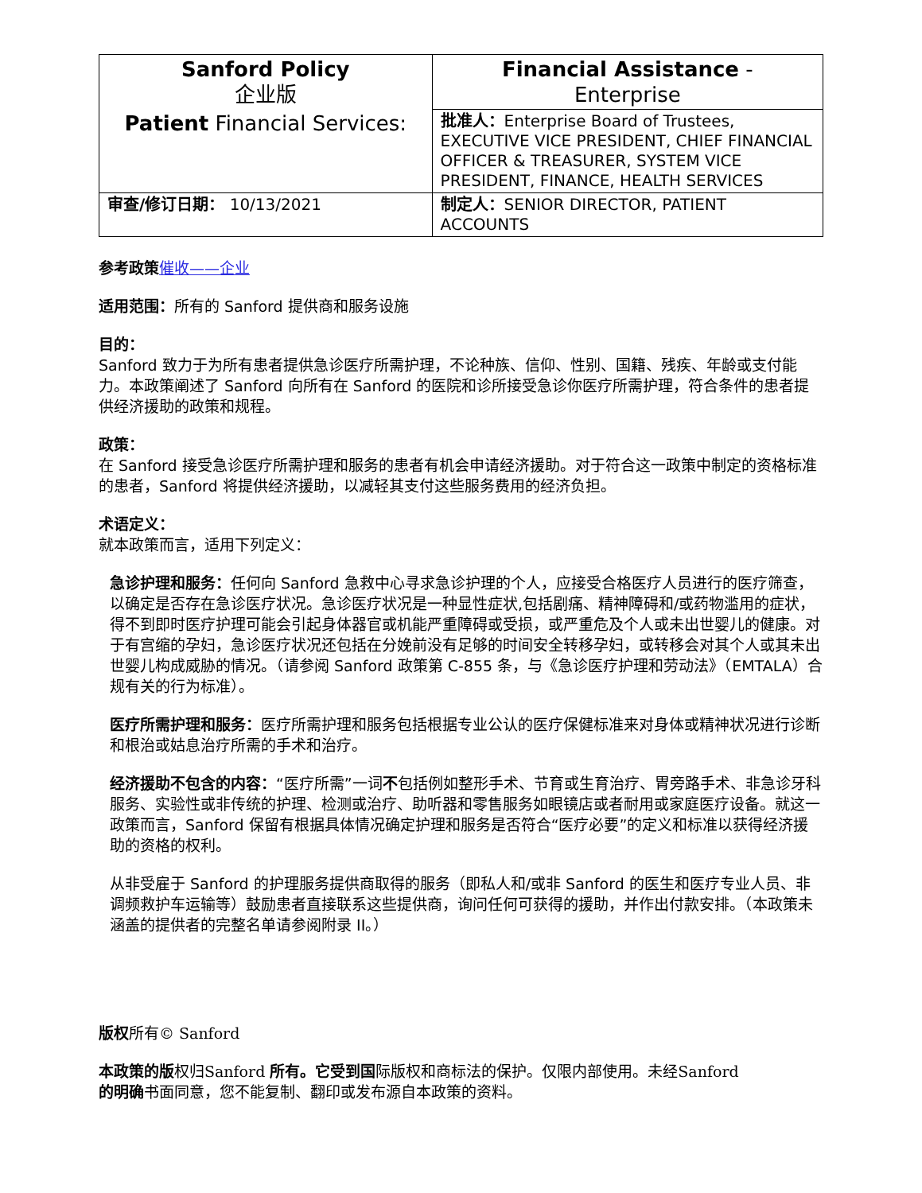| Sanford Policy 企业版 Patient Financial Services: | Financial Assistance - Enterprise |
| | 批准人： Enterprise Board of Trustees, EXECUTIVE VICE PRESIDENT, CHIEF FINANCIAL OFFICER & TREASURER, SYSTEM VICE PRESIDENT, FINANCE, HEALTH SERVICES |
| 审查/修订日期： 10/13/2021 | 制定人： SENIOR DIRECTOR, PATIENT ACCOUNTS |
参考政策 催收——企业
适用范围：所有的 Sanford 提供商和服务设施
目的：
Sanford 致力于为所有患者提供急诊医疗所需护理，不论种族、信仰、性别、国籍、残疾、年龄或支付能力。本政策阐述了 Sanford 向所有在 Sanford 的医院和诊所接受急诊你医疗所需护理，符合条件的患者提供经济援助的政策和规程。
政策：
在 Sanford 接受急诊医疗所需护理和服务的患者有机会申请经济援助。对于符合这一政策中制定的资格标准的患者，Sanford 将提供经济援助，以减轻其支付这些服务费用的经济负担。
术语定义：
就本政策而言，适用下列定义：
急诊护理和服务：任何向 Sanford 急救中心寻求急诊护理的个人，应接受合格医疗人员进行的医疗筛查，以确定是否存在急诊医疗状况。急诊医疗状况是一种显性症状,包括剧痛、精神障碍和/或药物滥用的症状，得不到即时医疗护理可能会引起身体器官或机能严重障碍或受损，或严重危及个人或未出世婴儿的健康。对于有宫缩的孕妇，急诊医疗状况还包括在分娩前没有足够的时间安全转移孕妇，或转移会对其个人或其未出世婴儿构成威胁的情况。（请参阅 Sanford 政策第 C-855 条，与《急诊医疗护理和劳动法》（EMTALA）合规有关的行为标准）。
医疗所需护理和服务：医疗所需护理和服务包括根据专业公认的医疗保健标准来对身体或精神状况进行诊断和根治或姑息治疗所需的手术和治疗。
经济援助不包含的内容：“医疗所需”一词不包括例如整形手术、节育或生育治疗、胃旁路手术、非急诊牙科服务、实验性或非传统的护理、检测或治疗、助听器和零售服务如眼镜店或者耐用或家庭医疗设备。就这一政策而言，Sanford 保留有根据具体情况确定护理和服务是否符合“医疗必要”的定义和标准以获得经济援助的资格的权利。
从非受雇于 Sanford 的护理服务提供商取得的服务（即私人和/或非 Sanford 的医生和医疗专业人员、非调频救护车运输等）鼓励患者直接联系这些提供商，询问任何可获得的援助，并作出付款安排。（本政策未涵盖的提供者的完整名单请参阅附录 II。）
版权所有© Sanford
本政策的版权归Sanford 所有。它受到国际版权和商标法的保护。仅限内部使用。未经Sanford
的明确书面同意，您不能复制、翻印或发布源自本政策的资料。